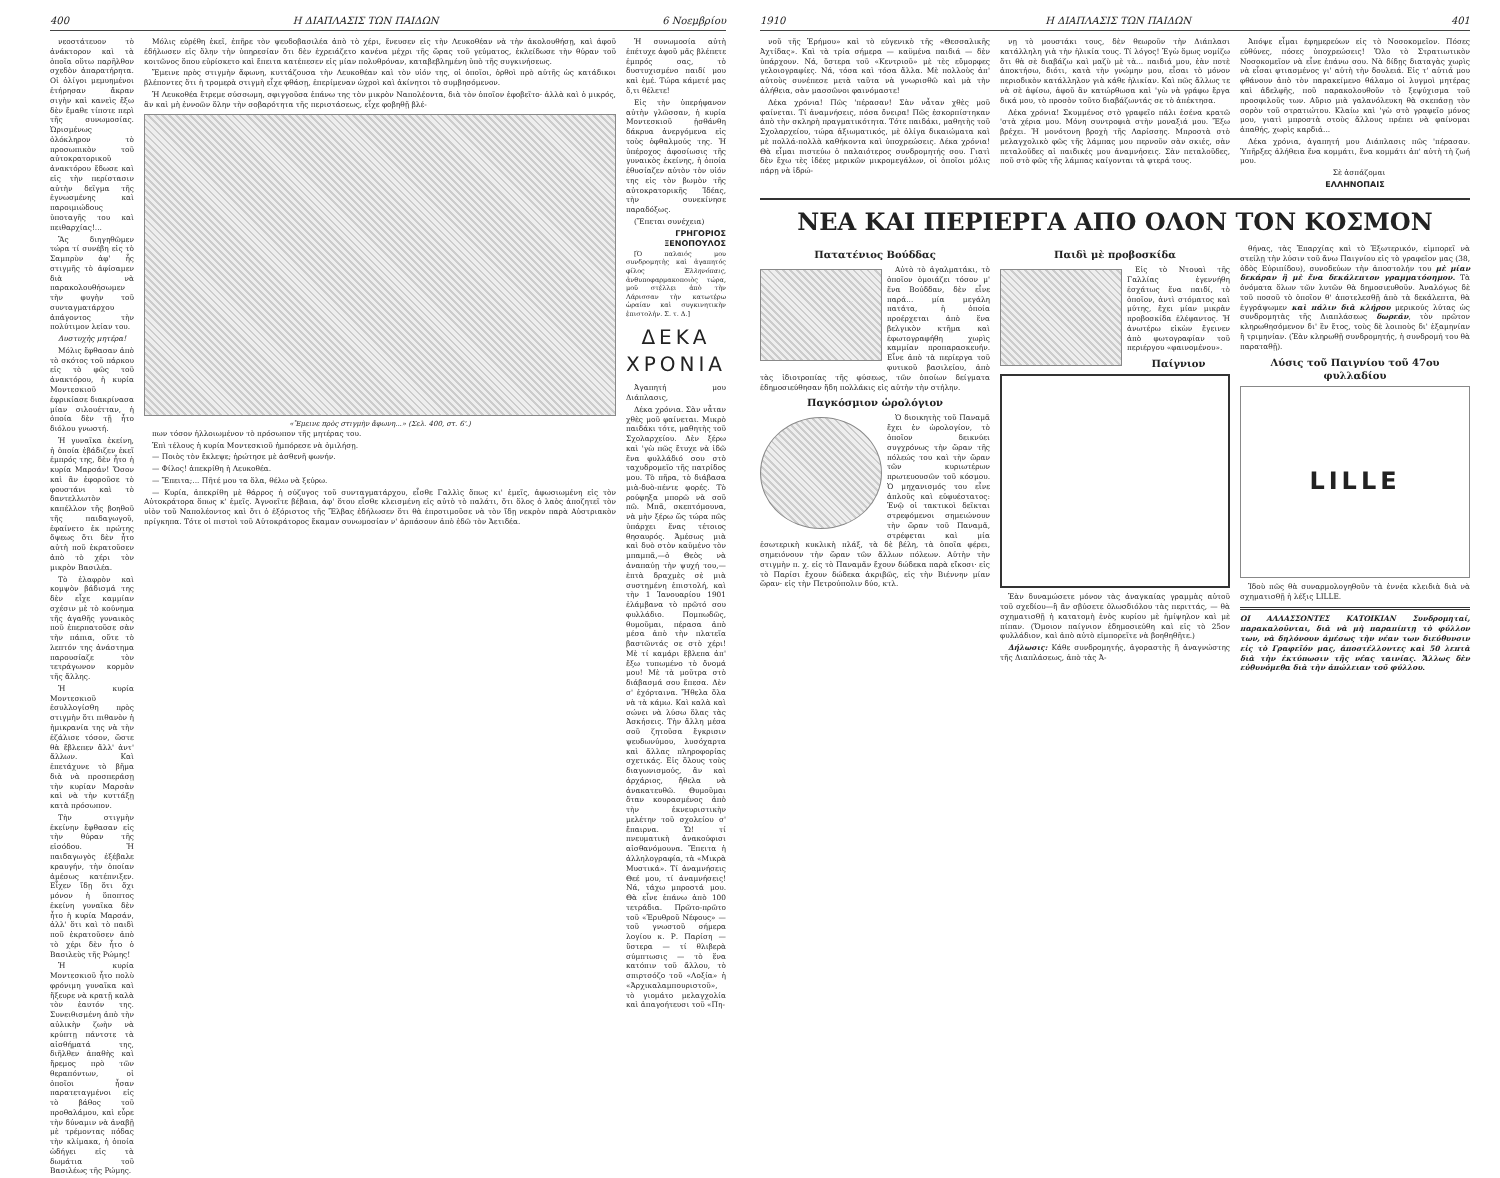400 Η ΔΙΑΠΛΑΣΙΣ ΤΩΝ ΠΑΙΔΩΝ 6 Νοεμβρίου
νεοστάτευον τὸ ἀνάκτορον καὶ τὰ ὁποῖα οὕτω παρῆλθον σχεδὸν ἀπαρατήρητα. Οἱ ὀλίγοι μεμυημένοι ἐτήρησαν ἄκραν σιγὴν καὶ κανεὶς ἔξω δὲν ἔμαθε τίποτε περὶ τῆς συνωμοσίας. Ὡρισμένως ὁλόκληρον τὸ προσωπικὸν τοῦ αὐτοκρατορικοῦ ἀνακτόρου ἔδωσε καὶ εἰς τὴν περίστασιν αὐτὴν δεῖγμα τῆς ἐγνωσμένης καὶ παροιμιώδους ὑποταγῆς του καὶ πειθαρχίας!...
Ἂς διηγηθῶμεν τώρα τί συνέβη εἰς τὸ Σαμπρὺν ἀφ' ἧς στιγμῆς τὸ ἀφίσαμεν διὰ νὰ παρακολουθήσωμεν τὴν φυγὴν τοῦ συνταγματάρχου ἀπάγοντος τὴν πολύτιμον λείαν του.
Δυστυχὴς μητέρα!
Μόλις ἔφθασαν ἀπὸ τὸ σκότος τοῦ πάρκου εἰς τὸ φῶς τοῦ ἀνακτόρου, ἡ κυρία Μοντεσκιοῦ ἐφρικίασε διακρίνασα μίαν σιλουέτταν, ἡ ὁποία δὲν τῇ ἦτο διόλου γνωστή.
Ἡ γυναῖκα ἐκείνη, ἡ ὁποία ἐβάδιζεν ἐκεῖ ἐμπρός της, δὲν ἦτο ἡ κυρία Μαρσάν! Ὅσον καὶ ἂν ἐφοροῦσε τὸ φουστάνι καὶ τὸ δαντελλωτὸν καπέλλον τῆς βοηθοῦ τῆς παιδαγωγοῦ, ἐφαίνετο ἐκ πρώτης ὄψεως ὅτι δὲν ἦτο αὐτὴ ποῦ ἐκρατοῦσεν ἀπὸ τὸ χέρι τὸν μικρὸν Βασιλέα.
Τὸ ἐλαφρὸν καὶ κομψὸν βάδισμά της δὲν εἶχε καμμίαν σχέσιν μὲ τὸ κούνημα τῆς ἀγαθῆς γυναικὸς ποῦ ἐπερπατοῦσε σὰν τὴν πάπια, οὔτε τὸ λεπτόν της ἀνάστημα παρουσίαζε τὸν τετράγωνον κορμὸν τῆς ἄλλης.
Ἡ κυρία Μοντεσκιοῦ ἐσυλλογίσθη πρὸς στιγμὴν ὅτι πιθανὸν ἡ ἡμικρανία της νὰ τὴν ἐζάλισε τόσον, ὥστε θὰ ἔβλεπεν ἄλλ' ἀντ' ἄλλων. Καὶ ἐπετάχυνε τὸ βῆμα διὰ νὰ προσπεράσῃ τὴν κυρίαν Μαρσὰν καὶ νὰ τὴν κυττάξῃ κατὰ πρόσωπον.
Τὴν στιγμὴν ἐκείνην ἔφθασαν εἰς τὴν θύραν τῆς εἰσόδου. Ἡ παιδαγωγὸς ἐξέβαλε κραυγήν, τὴν ὁποίαν ἀμέσως κατέπνιξεν. Εἶχεν ἴδῃ ὅτι ὄχι μόνον ἡ ὕποπτος ἐκείνη γυναῖκα δὲν ἦτο ἡ κυρία Μαρσάν, ἀλλ' ὅτι καὶ τὸ παιδὶ ποῦ ἐκρατοῦσεν ἀπὸ τὸ χέρι δὲν ἦτο ὁ Βασιλεὺς τῆς Ρώμης!
Ἡ κυρία Μοντεσκιοῦ ἦτο πολὺ φρόνιμη γυναῖκα καὶ ἤξευρε νὰ κρατῇ καλὰ τὸν ἑαυτόν της. Συνειθισμένη ἀπὸ τὴν αὐλικὴν ζωὴν νὰ κρύπτῃ πάντοτε τὰ αἰσθήματά της, διῆλθεν ἀπαθὴς καὶ ἤρεμος πρὸ τῶν θεραπόντων, οἱ ὁποῖοι ἦσαν παρατεταγμένοι εἰς τὸ βάθος τοῦ προθαλάμου, καὶ εὗρε τὴν δύναμιν νὰ ἀναβῇ μὲ τρέμοντας πόδας τὴν κλίμακα, ἡ ὁποία ὡδήγει εἰς τὰ δωμάτια τοῦ Βασιλέως τῆς Ρώμης.
Μόλις εὑρέθη ἐκεῖ, ἐπῆρε τὸν ψευδοβασιλέα ἀπὸ τὸ χέρι, ἔνευσεν εἰς τὴν Λευκοθέαν νὰ τὴν ἀκολουθήσῃ, καὶ ἀφοῦ ἐδήλωσεν εἰς ὅλην τὴν ὑπηρεσίαν ὅτι δὲν ἐχρειάζετο κανένα μέχρι τῆς ὥρας τοῦ γεύματος, ἐκλείδωσε τὴν θύραν τοῦ κοιτῶνος ὅπου εὑρίσκετο καὶ ἔπειτα κατέπεσεν εἰς μίαν πολυθρόναν, καταβεβλημένη ὑπὸ τῆς συγκινήσεως.
Ἔμεινε πρὸς στιγμὴν ἄφωνη, κυττάζουσα τὴν Λευκοθέαν καὶ τὸν υἱόν της, οἱ ὁποῖοι, ὀρθοὶ πρὸ αὐτῆς ὡς κατάδικοι βλέποντες ὅτι ἡ τρομερὰ στιγμὴ εἶχε φθάσῃ, ἐπερίμεναν ὠχροὶ καὶ ἀκίνητοι τὸ συμβησόμενον.
Ἡ Λευκοθέα ἔτρεμε σύσσωμη, σφιγγοῦσα ἐπάνω της τὸν μικρὸν Ναπολέοντα, διὰ τὸν ὁποῖον ἐφοβεῖτο· ἀλλὰ καὶ ὁ μικρός, ἂν καὶ μὴ ἐννοῶν ὅλην τὴν σοβαρότητα τῆς περιστάσεως, εἶχε φοβηθῇ βλέ-
«Ἔμεινε πρὸς στιγμὴν ἄφωνη...» (Σελ. 400, στ. 6'.)
πων τόσον ἠλλοιωμένον τὸ πρόσωπον τῆς μητέρας του.
Ἐπὶ τέλους ἡ κυρία Μοντεσκιοῦ ἠμπόρεσε νὰ ὁμιλήσῃ.
— Ποιὸς τὸν ἔκλεψε; ἠρώτησε μὲ ἀσθενῆ φωνήν.
— Φίλος! ἀπεκρίθη ἡ Λευκοθέα.
— Ἔπειτα;... Πῆτέ μου τα ὅλα, θέλω νὰ ξεύρω.
— Κυρία, ἀπεκρίθη μὲ θάρρος ἡ σύζυγος τοῦ συνταγματάρχου, εἶσθε Γαλλὶς ὅπως κι' ἐμεῖς, ἀφωσιωμένη εἰς τὸν Αὐτοκράτορα ὅπως κ' ἐμεῖς. Ἀγνοεῖτε βέβαια, ἀφ' ὅτου εἶσθε κλεισμένη εἰς αὐτὸ τὸ παλάτι, ὅτι ὅλος ὁ λαὸς ἀποζητεῖ τὸν υἱὸν τοῦ Ναπολέοντος καὶ ὅτι ὁ ἐξόριστος τῆς Ἔλβας ἐδήλωσεν ὅτι θὰ ἐπροτιμοῦσε νὰ τὸν ἴδῃ νεκρὸν παρὰ Αὐστριακὸν πρίγκηπα. Τότε οἱ πιστοὶ τοῦ Αὐτοκράτορος ἔκαμαν συνωμοσίαν ν' ἁρπάσουν ἀπὸ ἐδῶ τὸν Ἀετιδέα.
Ἡ συνωμοσία αὐτὴ ἐπέτυχε ἀφοῦ μᾶς βλέπετε ἐμπρός σας, τὸ δυστυχισμένο παιδί μου καὶ ἐμέ. Τώρα κάμετέ μας ὅ,τι θέλετε!
Εἰς τὴν ὑπερήφανον αὐτὴν γλῶσσαν, ἡ κυρία Μοντεσκιοῦ ᾐσθάνθη δάκρυα ἀνεργόμενα εἰς τοὺς ὀφθαλμούς της. Ἡ ὑπέροχος ἀφοσίωσις τῆς γυναικὸς ἐκείνης, ἡ ὁποία ἐθυσίαζεν αὐτὸν τὸν υἱόν της εἰς τὸν βωμὸν τῆς αὐτοκρατορικῆς Ἰδέας, τὴν συνεκίνησε παραδόξως.
(Ἕπεται συνέχεια)
ΓΡΗΓΟΡΙΟΣ ΞΕΝΟΠΟΥΛΟΣ
[Ὁ παλαιός μου συνδρομητὴς καὶ ἀγαπητός φίλος Ἑλληνόπαις, ἀνθυποφαρμακοποιὸς τώρα, μοῦ στέλλει ἀπὸ τὴν Λάρισσαν τὴν κατωτέρω ὡραίαν καὶ συγκινητικὴν ἐπιστολήν. Σ. τ. Δ.]
ΔΕΚΑ ΧΡΟΝΙΑ
Ἀγαπητή μου Διάπλασις,
Δέκα χρόνια. Σὰν νἆταν χθὲς μοῦ φαίνεται. Μικρὸ παιδάκι τότε, μαθητὴς τοῦ Σχολαρχείου. Δὲν ξέρω καὶ 'γὼ πῶς ἔτυχε νὰ ἰδῶ ἕνα φυλλάδιό σου στὸ ταχυδρομεῖο τῆς πατρίδος μου. Τὸ πῆρα, τὸ διάβασα μιὰ-δυὸ-πέντε φορές. Τὸ ρούφηξα μπορῶ νὰ σοῦ πῶ. Μπᾶ, σκεπτόμουνα, νὰ μὴν ξέρω ὥς τώρα πῶς ὑπάρχει ἕνας τέτοιος θησαυρός. Ἀμέσως μιὰ καὶ δυὸ στὸν καϋμένο τὸν μπαμπᾶ,—ὁ Θεὸς νὰ ἀναπαύῃ τὴν ψυχή του,—ἑπτὰ δραχμὲς σὲ μιὰ συστημένη ἐπιστολή, καὶ τὴν 1 Ἰανουαρίου 1901 ἐλάμβανα τὸ πρῶτό σου φυλλάδιο. Πομπωδῶς, θυμοῦμαι, πέρασα ἀπὸ μέσα ἀπὸ τὴν πλατεῖα βαστῶντάς σε στὸ χέρι! Μὲ τί καμάρι ἔβλεπα ἀπ' ἔξω τυπωμένο τὸ ὄνομά μου! Μὲ τὰ μοῦτρα στὸ διάβασμά σου ἔπεσα. Δὲν σ' ἐχόρταινα. Ἤθελα ὅλα νὰ τὰ κάμω. Καὶ καλὰ καὶ σώνει νὰ λύσω ὅλας τὰς Ἀσκήσεις. Τὴν ἄλλη μέσα σοῦ ζητοῦσα ἔγκρισιν ψευδωνύμου, λυσόχαρτα καὶ ἄλλας πληροφορίας σχετικάς. Εἰς ὅλους τοὺς διαγωνισμούς, ἂν καὶ ἀρχάριος, ἤθελα νὰ ἀνακατευθῶ. Θυμοῦμαι ὅταν κουρασμένος ἀπὸ τὴν ἐκνευριστικὴν μελέτην τοῦ σχολείου σ' ἔπαιρνα. Ὤ! τί πνευματικὴ ἀνακούφισι αἰσθανόμουνα. Ἔπειτα ἡ ἀλληλογραφία, τὰ «Μικρὰ Μυστικά». Τί ἀναμνήσεις Θεέ μου, τί ἀναμνήσεις! Νά, τάχω μπροστά μου. Θὰ εἶνε ἐπάνω ἀπὸ 100 τετράδια. Πρῶτο-πρῶτο τοῦ «Ἐρυθροῦ Νέφους» — τοῦ γνωστοῦ σήμερα λογίου κ. Ρ. Παρίση — ὕστερα — τί θλιβερὰ σύμπτωσις — τὸ ἕνα κατόπιν τοῦ ἄλλου, τὸ σπιρτσόζο τοῦ «Λοξία» ἡ «Ἀρχικαλαμπουριστοῦ», τὸ γιομάτο μελαγχολία καὶ ἀπαγοήτευσι τοῦ «Πη-
1910 Η ΔΙΑΠΛΑΣΙΣ ΤΩΝ ΠΑΙΔΩΝ 401
νοῦ τῆς Ἐρήμου» καὶ τὸ εὐγενικὸ τῆς «Θεσσαλικῆς Ἀχτίδας». Καὶ τὰ τρία σήμερα — καϋμένα παιδιά — δὲν ὑπάρχουν. Νά, ὕστερα τοῦ «Κεντριοῦ» μὲ τὲς εὔμορφες γελοιογραφίες. Νά, τόσα καὶ τόσα ἄλλα. Μὲ πολλοὺς ἀπ' αὐτοὺς συνέπεσε μετὰ ταῦτα νὰ γνωρισθῶ καὶ μὰ τὴν ἀλήθεια, σὰν μασσῶνοι φαινόμαστε!
Δέκα χρόνια! Πῶς 'πέρασαν! Σὰν νἆταν χθὲς μοῦ φαίνεται. Τί ἀναμνήσεις, πόσα ὄνειρα! Πῶς ἐσκορπίστηκαν ἀπὸ τὴν σκληρὴ πραγματικότητα. Τότε παιδάκι, μαθητὴς τοῦ Σχολαρχείου, τώρα ἀξιωματικός, μὲ ὀλίγα δικαιώματα καὶ μὲ πολλά-πολλὰ καθήκοντα καὶ ὑποχρεώσεις. Δέκα χρόνια! Θὰ εἶμαι πιστεύω ὁ παλαιότερος συνδρομητής σου. Γιατὶ δὲν ἔχω τὲς ἰδέες μερικῶν μικρομεγάλων, οἱ ὁποῖοι μόλις πάρῃ νὰ ἰδρώ-
νῃ τὸ μουστάκι τους, δὲν θεωροῦν τὴν Διάπλασι κατάλληλη γιὰ τὴν ἡλικία τους. Τί λόγος! Ἐγὼ ὅμως νομίζω ὅτι θὰ σὲ διαβάζω καὶ μαζὺ μὲ τὰ... παιδιά μου, ἐὰν ποτὲ ἀποκτήσω, διότι, κατὰ τὴν γνώμην μου, εἶσαι τὸ μόνον περιοδικὸν κατάλληλον γιὰ κάθε ἡλικίαν. Καὶ πῶς ἄλλως τε νὰ σὲ ἀφίσω, ἀφοῦ ἂν κατώρθωσα καὶ 'γὼ νὰ γράφω ἔργα δικά μου, τὸ προσὸν τοῦτο διαβάζωντάς σε τὸ ἀπέκτησα.
Δέκα χρόνια! Σκυμμένος στὸ γραφεῖο πάλι ἐσένα κρατῶ 'στὰ χέρια μου. Μόνη συντροφιὰ στὴν μοναξιά μου. Ἔξω βρέχει. Ἡ μονότονη βροχὴ τῆς Λαρίσσης. Μπροστὰ στὸ μελαγχολικὸ φῶς τῆς λάμπας μου περνοῦν σὰν σκιές, σὰν πεταλοῦδες αἱ παιδικές μου ἀναμνήσεις. Σὰν πεταλοῦδες, ποῦ στὸ φῶς τῆς λάμπας καίγονται τὰ φτερά τους.
Ἀπόψε εἶμαι ἐφημερεύων εἰς τὸ Νοσοκομεῖον. Πόσες εὐθύνες, πόσες ὑποχρεώσεις! Ὅλο τὸ Στρατιωτικὸν Νοσοκομεῖον νὰ εἶνε ἐπάνω σου. Νὰ δίδῃς διαταγὰς χωρὶς νὰ εἶσαι φτιασμένος γι' αὐτὴ τὴν δουλειά. Εἰς τ' αὐτιά μου φθάνουν ἀπὸ τὸν παρακείμενο θάλαμο οἱ λυγμοὶ μητέρας καὶ ἀδελφῆς, ποῦ παρακολουθοῦν τὸ ξεψύχισμα τοῦ προσφιλοῦς των. Αὔριο μιὰ γαλανόλευκη θὰ σκεπάσῃ τὸν σορὸν τοῦ στρατιώτου. Κλαίω καὶ 'γὼ στὸ γραφεῖο μόνος μου, γιατὶ μπροστὰ στοὺς ἄλλους πρέπει νὰ φαίνομαι ἀπαθής, χωρὶς καρδιά...
Δέκα χρόνια, ἀγαπητή μου Διάπλασις πῶς 'πέρασαν. Ὑπῆρξες ἀλήθεια ἕνα κομμάτι, ἕνα κομμάτι ἀπ' αὐτὴ τὴ ζωή μου.
Σὲ ἀσπάζομαι
ΕΛΛΗΝΟΠΑΙΣ
ΝΕΑ ΚΑΙ ΠΕΡΙΕΡΓΑ ΑΠΟ ΟΛΟΝ ΤΟΝ ΚΟΣΜΟΝ
Πατατένιος Βούδδας
Αὐτὸ τὸ ἀγαλματάκι, τὸ ὁποῖον ὁμοιάζει τόσον μ' ἕνα Βούδδαν, δὲν εἶνε παρά... μία μεγάλη πατάτα, ἡ ὁποία προέρχεται ἀπὸ ἕνα βελγικὸν κτῆμα καὶ ἐφωτογραφήθη χωρὶς καμμίαν προπαρασκευήν. Εἶνε ἀπὸ τὰ περίεργα τοῦ φυτικοῦ βασιλείου, ἀπὸ τὰς ἰδιοτροπίας τῆς φύσεως, τῶν ὁποίων δείγματα ἐδημοσιεύθησαν ἤδη πολλάκις εἰς αὐτὴν τὴν στήλην.
Παγκόσμιον ὡρολόγιον
Ὁ διοικητὴς τοῦ Παναμᾶ ἔχει ἐν ὡρολογίον, τὸ ὁποῖον δεικνύει συγχρόνως τὴν ὥραν τῆς πόλεώς του καὶ τὴν ὥραν τῶν κυριωτέρων πρωτευουσῶν τοῦ κόσμου. Ὁ μηχανισμός του εἶνε ἁπλοῦς καὶ εὐφυέστατος: Ἐνῷ οἱ τακτικοὶ δεῖκται στρεφόμενοι σημειώνουν τὴν ὥραν τοῦ Παναμᾶ, στρέφεται καὶ μία ἐσωτερικὴ κυκλικὴ πλάξ, τὰ δὲ βέλη, τὰ ὁποῖα φέρει, σημειόνουν τὴν ὥραν τῶν ἄλλων πόλεων. Αὐτὴν τὴν στιγμὴν π. χ. εἰς τὸ Παναμᾶν ἔχουν δώδεκα παρὰ εἴκοσι· εἰς τὸ Παρίσι ἔχουν δώδεκα ἀκριβῶς, εἰς τὴν Βιέννην μίαν ὥραν· εἰς τὴν Πετρούπολιν δύο, κτλ.
Παιδὶ μὲ προβοσκίδα
Εἰς τὸ Ντουαὶ τῆς Γαλλίας ἐγεννήθη ἐσχάτως ἕνα παιδί, τὸ ὁποῖον, ἀντὶ στόματος καὶ μύτης, ἔχει μίαν μικρὰν προβοσκίδα ἐλέφαντος. Ἡ ἀνωτέρω εἰκὼν ἔγεινεν ἀπὸ φωτογραφίαν τοῦ περιέργου «φαινομένου».
Παίγνιον
Ἐὰν δυναμώσετε μόνον τὰς ἀναγκαίας γραμμὰς αὐτοῦ τοῦ σχεδίου—ἢ ἂν σβύσετε ὁλωσδιόλου τὰς περιττάς, — θὰ σχηματισθῇ ἡ κατατομὴ ἑνὸς κυρίου μὲ ἡμίψηλον καὶ μὲ πίπαν. (Ὅμοιον παίγνιον ἐδημοσιεύθη καὶ εἰς τὸ 25ον φυλλάδιον, καὶ ἀπὸ αὐτὸ εἰμπορεῖτε νὰ βοηθηθῆτε.)
Δήλωσις: Κάθε συνδρομητής, ἀγοραστὴς ἢ ἀναγνώστης τῆς Διαπλάσεως, ἀπὸ τὰς Ἀ-
θήνας, τὰς Ἐπαρχίας καὶ τὸ Ἐξωτερικόν, εἰμπορεῖ νὰ στείλῃ τὴν λύσιν τοῦ ἄνω Παιγνίου εἰς τὸ γραφεῖον μας (38, ὁδὸς Εὐριπίδου), συνοδεύων τὴν ἀποστολήν του μὲ μίαν δεκάραν ἢ μὲ ἕνα δεκάλεπτον γραμματόσημον. Τὰ ὀνόματα ὅλων τῶν λυτῶν θὰ δημοσιευθοῦν. Ἀναλόγως δὲ τοῦ ποσοῦ τὸ ὁποῖον θ' ἀποτελεσθῇ ἀπὸ τὰ δεκάλεπτα, θὰ ἐγγράψωμεν καὶ πάλιν διὰ κλήρου μερικούς λύτας ὡς συνδρομητὰς τῆς Διαπλάσεως δωρεάν, τὸν πρῶτον κληρωθησόμενον δι' ἓν ἔτος, τοὺς δὲ λοιποὺς δι' ἑξαμηνίαν ἢ τριμηνίαν. (Ἐὰν κληρωθῇ συνδρομητής, ἡ συνδρομή του θὰ παραταθῇ).
Λύσις τοῦ Παιγνίου τοῦ 47ου φυλλαδίου
LILLE
Ἰδοὺ πῶς θὰ συναρμολογηθοῦν τὰ ἐννέα κλειδιὰ διὰ νὰ σχηματισθῇ ἡ λέξις LILLE.
ΟΙ ΑΛΛΑΣΣΟΝΤΕΣ ΚΑΤΟΙΚΙΑΝ Συνδρομηταί, παρακαλοῦνται, διὰ νὰ μὴ παραπίπτῃ τὸ φύλλον των, νὰ δηλόνουν ἀμέσως τὴν νέαν των διεύθυνσιν εἰς τὸ Γραφεῖόν μας, ἀποστέλλοντες καὶ 50 λεπτὰ διὰ τὴν ἐκτύπωσιν τῆς νέας ταινίας. Ἄλλως δὲν εὐθυνόμεθα διὰ τὴν ἀπώλειαν τοῦ φύλλου.